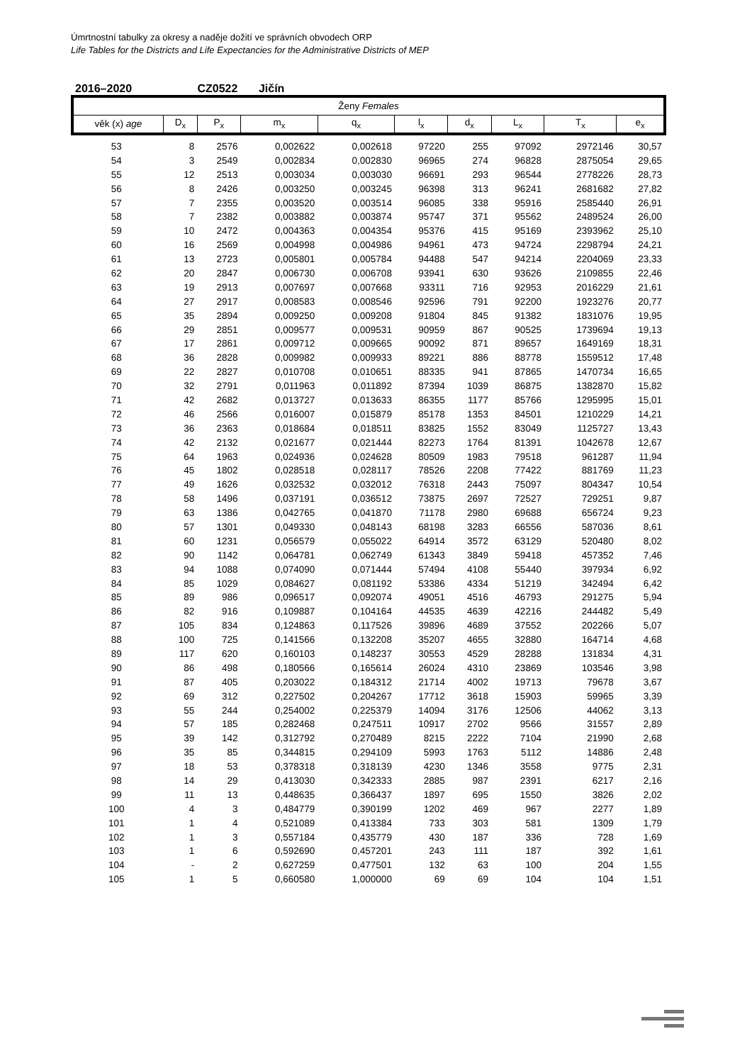Úmrtnostní tabulky za okresy a naděje dožití ve správních obvodech ORP
Life Tables for the Districts and Life Expectancies for the Administrative Districts of MEP
2016–2020 CZ0522 Jičín
| Ženy Females | | | | | | | | | |
| --- | --- | --- | --- | --- | --- | --- | --- | --- | --- |
| věk (x) age | D<sub>x</sub> | P<sub>x</sub> | m<sub>x</sub> | q<sub>x</sub> | l<sub>x</sub> | d<sub>x</sub> | L<sub>x</sub> | T<sub>x</sub> | e<sub>x</sub> |
| 53 | 8 | 2576 | 0,002622 | 0,002618 | 97220 | 255 | 97092 | 2972146 | 30,57 |
| 54 | 3 | 2549 | 0,002834 | 0,002830 | 96965 | 274 | 96828 | 2875054 | 29,65 |
| 55 | 12 | 2513 | 0,003034 | 0,003030 | 96691 | 293 | 96544 | 2778226 | 28,73 |
| 56 | 8 | 2426 | 0,003250 | 0,003245 | 96398 | 313 | 96241 | 2681682 | 27,82 |
| 57 | 7 | 2355 | 0,003520 | 0,003514 | 96085 | 338 | 95916 | 2585440 | 26,91 |
| 58 | 7 | 2382 | 0,003882 | 0,003874 | 95747 | 371 | 95562 | 2489524 | 26,00 |
| 59 | 10 | 2472 | 0,004363 | 0,004354 | 95376 | 415 | 95169 | 2393962 | 25,10 |
| 60 | 16 | 2569 | 0,004998 | 0,004986 | 94961 | 473 | 94724 | 2298794 | 24,21 |
| 61 | 13 | 2723 | 0,005801 | 0,005784 | 94488 | 547 | 94214 | 2204069 | 23,33 |
| 62 | 20 | 2847 | 0,006730 | 0,006708 | 93941 | 630 | 93626 | 2109855 | 22,46 |
| 63 | 19 | 2913 | 0,007697 | 0,007668 | 93311 | 716 | 92953 | 2016229 | 21,61 |
| 64 | 27 | 2917 | 0,008583 | 0,008546 | 92596 | 791 | 92200 | 1923276 | 20,77 |
| 65 | 35 | 2894 | 0,009250 | 0,009208 | 91804 | 845 | 91382 | 1831076 | 19,95 |
| 66 | 29 | 2851 | 0,009577 | 0,009531 | 90959 | 867 | 90525 | 1739694 | 19,13 |
| 67 | 17 | 2861 | 0,009712 | 0,009665 | 90092 | 871 | 89657 | 1649169 | 18,31 |
| 68 | 36 | 2828 | 0,009982 | 0,009933 | 89221 | 886 | 88778 | 1559512 | 17,48 |
| 69 | 22 | 2827 | 0,010708 | 0,010651 | 88335 | 941 | 87865 | 1470734 | 16,65 |
| 70 | 32 | 2791 | 0,011963 | 0,011892 | 87394 | 1039 | 86875 | 1382870 | 15,82 |
| 71 | 42 | 2682 | 0,013727 | 0,013633 | 86355 | 1177 | 85766 | 1295995 | 15,01 |
| 72 | 46 | 2566 | 0,016007 | 0,015879 | 85178 | 1353 | 84501 | 1210229 | 14,21 |
| 73 | 36 | 2363 | 0,018684 | 0,018511 | 83825 | 1552 | 83049 | 1125727 | 13,43 |
| 74 | 42 | 2132 | 0,021677 | 0,021444 | 82273 | 1764 | 81391 | 1042678 | 12,67 |
| 75 | 64 | 1963 | 0,024936 | 0,024628 | 80509 | 1983 | 79518 | 961287 | 11,94 |
| 76 | 45 | 1802 | 0,028518 | 0,028117 | 78526 | 2208 | 77422 | 881769 | 11,23 |
| 77 | 49 | 1626 | 0,032532 | 0,032012 | 76318 | 2443 | 75097 | 804347 | 10,54 |
| 78 | 58 | 1496 | 0,037191 | 0,036512 | 73875 | 2697 | 72527 | 729251 | 9,87 |
| 79 | 63 | 1386 | 0,042765 | 0,041870 | 71178 | 2980 | 69688 | 656724 | 9,23 |
| 80 | 57 | 1301 | 0,049330 | 0,048143 | 68198 | 3283 | 66556 | 587036 | 8,61 |
| 81 | 60 | 1231 | 0,056579 | 0,055022 | 64914 | 3572 | 63129 | 520480 | 8,02 |
| 82 | 90 | 1142 | 0,064781 | 0,062749 | 61343 | 3849 | 59418 | 457352 | 7,46 |
| 83 | 94 | 1088 | 0,074090 | 0,071444 | 57494 | 4108 | 55440 | 397934 | 6,92 |
| 84 | 85 | 1029 | 0,084627 | 0,081192 | 53386 | 4334 | 51219 | 342494 | 6,42 |
| 85 | 89 | 986 | 0,096517 | 0,092074 | 49051 | 4516 | 46793 | 291275 | 5,94 |
| 86 | 82 | 916 | 0,109887 | 0,104164 | 44535 | 4639 | 42216 | 244482 | 5,49 |
| 87 | 105 | 834 | 0,124863 | 0,117526 | 39896 | 4689 | 37552 | 202266 | 5,07 |
| 88 | 100 | 725 | 0,141566 | 0,132208 | 35207 | 4655 | 32880 | 164714 | 4,68 |
| 89 | 117 | 620 | 0,160103 | 0,148237 | 30553 | 4529 | 28288 | 131834 | 4,31 |
| 90 | 86 | 498 | 0,180566 | 0,165614 | 26024 | 4310 | 23869 | 103546 | 3,98 |
| 91 | 87 | 405 | 0,203022 | 0,184312 | 21714 | 4002 | 19713 | 79678 | 3,67 |
| 92 | 69 | 312 | 0,227502 | 0,204267 | 17712 | 3618 | 15903 | 59965 | 3,39 |
| 93 | 55 | 244 | 0,254002 | 0,225379 | 14094 | 3176 | 12506 | 44062 | 3,13 |
| 94 | 57 | 185 | 0,282468 | 0,247511 | 10917 | 2702 | 9566 | 31557 | 2,89 |
| 95 | 39 | 142 | 0,312792 | 0,270489 | 8215 | 2222 | 7104 | 21990 | 2,68 |
| 96 | 35 | 85 | 0,344815 | 0,294109 | 5993 | 1763 | 5112 | 14886 | 2,48 |
| 97 | 18 | 53 | 0,378318 | 0,318139 | 4230 | 1346 | 3558 | 9775 | 2,31 |
| 98 | 14 | 29 | 0,413030 | 0,342333 | 2885 | 987 | 2391 | 6217 | 2,16 |
| 99 | 11 | 13 | 0,448635 | 0,366437 | 1897 | 695 | 1550 | 3826 | 2,02 |
| 100 | 4 | 3 | 0,484779 | 0,390199 | 1202 | 469 | 967 | 2277 | 1,89 |
| 101 | 1 | 4 | 0,521089 | 0,413384 | 733 | 303 | 581 | 1309 | 1,79 |
| 102 | 1 | 3 | 0,557184 | 0,435779 | 430 | 187 | 336 | 728 | 1,69 |
| 103 | 1 | 6 | 0,592690 | 0,457201 | 243 | 111 | 187 | 392 | 1,61 |
| 104 | - | 2 | 0,627259 | 0,477501 | 132 | 63 | 100 | 204 | 1,55 |
| 105 | 1 | 5 | 0,660580 | 1,000000 | 69 | 69 | 104 | 104 | 1,51 |